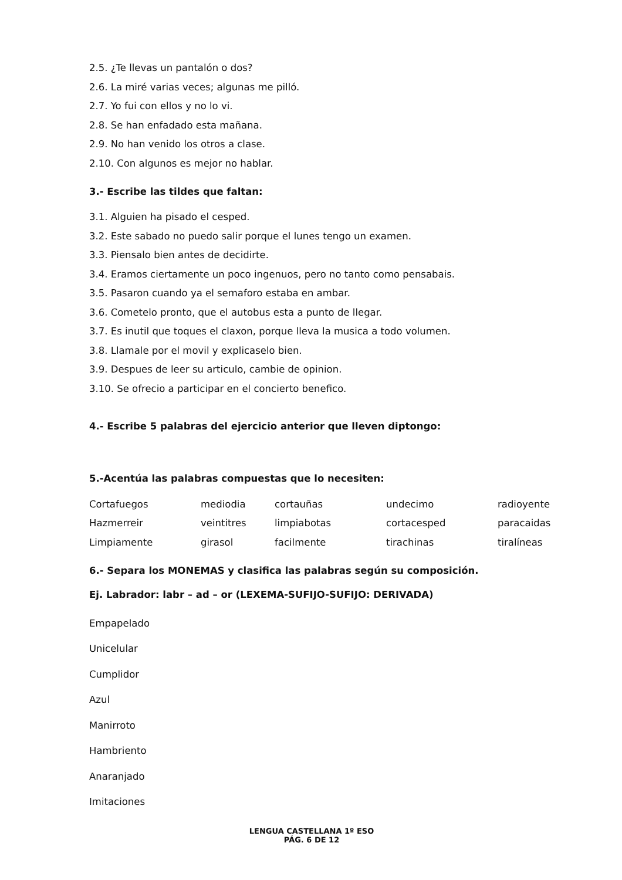2.5. ¿Te llevas un pantalón o dos?
2.6. La miré varias veces; algunas me pilló.
2.7. Yo fui con ellos y no lo vi.
2.8. Se han enfadado esta mañana.
2.9. No han venido los otros a clase.
2.10. Con algunos es mejor no hablar.
3.- Escribe las tildes que faltan:
3.1. Alguien ha pisado el cesped.
3.2. Este sabado no puedo salir porque el lunes tengo un examen.
3.3. Piensalo bien antes de decidirte.
3.4. Eramos ciertamente un poco ingenuos, pero no tanto como pensabais.
3.5. Pasaron cuando ya el semaforo estaba en ambar.
3.6. Cometelo pronto, que el autobus esta a punto de llegar.
3.7. Es inutil que toques el claxon, porque lleva la musica a todo volumen.
3.8. Llamale por el movil y explicaselo bien.
3.9. Despues de leer su articulo, cambie de opinion.
3.10. Se ofrecio a participar en el concierto benefico.
4.- Escribe 5 palabras del ejercicio anterior que lleven diptongo:
5.-Acentúa las palabras compuestas que lo necesiten:
| Cortafuegos | mediodia | cortauñas | undecimo | radioyente |
| Hazmerreir | veintitres | limpiabotas | cortacesped | paracaidas |
| Limpiamente | girasol | facilmente | tirachinas | tiralíneas |
6.- Separa los MONEMAS y clasifica las palabras según su composición.
Ej. Labrador: labr – ad – or (LEXEMA-SUFIJO-SUFIJO: DERIVADA)
Empapelado
Unicelular
Cumplidor
Azul
Manirroto
Hambriento
Anaranjado
Imitaciones
LENGUA CASTELLANA 1º ESO
PÁG. 6 DE 12